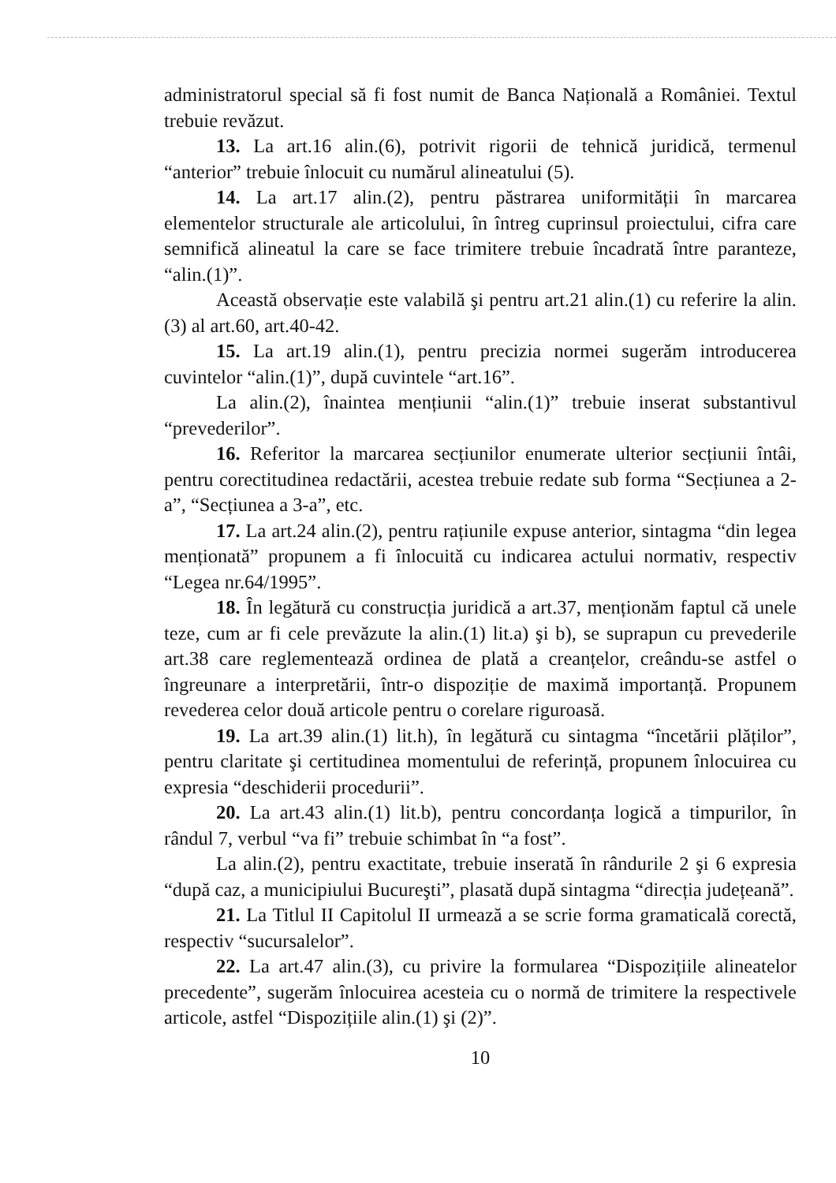administratorul special să fi fost numit de Banca Națională a României. Textul trebuie revăzut.
13. La art.16 alin.(6), potrivit rigorii de tehnică juridică, termenul “anterior” trebuie înlocuit cu numărul alineatului (5).
14. La art.17 alin.(2), pentru păstrarea uniformității în marcarea elementelor structurale ale articolului, în întreg cuprinsul proiectului, cifra care semnifică alineatul la care se face trimitere trebuie încadrată între paranteze, “alin.(1)”.
Această observație este valabilă şi pentru art.21 alin.(1) cu referire la alin.(3) al art.60, art.40-42.
15. La art.19 alin.(1), pentru precizia normei sugerăm introducerea cuvintelor “alin.(1)”, după cuvintele “art.16”.
La alin.(2), înaintea mențiunii “alin.(1)” trebuie inserat substantivul “prevederilor”.
16. Referitor la marcarea secțiunilor enumerate ulterior secțiunii întâi, pentru corectitudinea redactării, acestea trebuie redate sub forma “Secțiunea a 2-a”, “Secțiunea a 3-a”, etc.
17. La art.24 alin.(2), pentru rațiunile expuse anterior, sintagma “din legea menționată” propunem a fi înlocuită cu indicarea actului normativ, respectiv “Legea nr.64/1995”.
18. În legătură cu construcția juridică a art.37, menționăm faptul că unele teze, cum ar fi cele prevăzute la alin.(1) lit.a) şi b), se suprapun cu prevederile art.38 care reglementează ordinea de plată a creanțelor, creându-se astfel o îngreunare a interpretării, într-o dispoziție de maximă importanță. Propunem revederea celor două articole pentru o corelare riguroasă.
19. La art.39 alin.(1) lit.h), în legătură cu sintagma “încetării plăților”, pentru claritate şi certitudinea momentului de referință, propunem înlocuirea cu expresia “deschiderii procedurii”.
20. La art.43 alin.(1) lit.b), pentru concordanța logică a timpurilor, în rândul 7, verbul “va fi” trebuie schimbat în “a fost”.
La alin.(2), pentru exactitate, trebuie inserată în rândurile 2 şi 6 expresia “după caz, a municipiului Bucureşti”, plasată după sintagma “direcția județeană”.
21. La Titlul II Capitolul II urmează a se scrie forma gramaticală corectă, respectiv “sucursalelor”.
22. La art.47 alin.(3), cu privire la formularea “Dispozițiile alineatelor precedente”, sugerăm înlocuirea acesteia cu o normă de trimitere la respectivele articole, astfel “Dispozițiile alin.(1) şi (2)”.
10